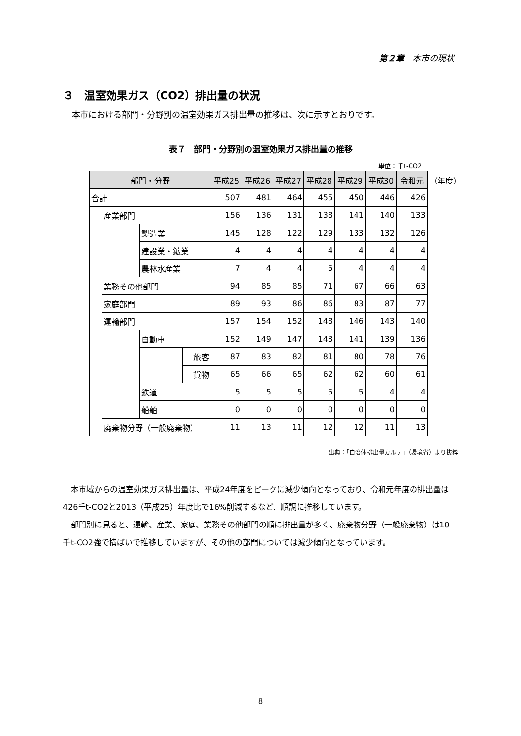第２章　本市の現状
３　温室効果ガス（CO2）排出量の状況
本市における部門・分野別の温室効果ガス排出量の推移は、次に示すとおりです。
表７　部門・分野別の温室効果ガス排出量の推移
単位：千t-CO2
| 部門・分野 | | | | 平成25 | 平成26 | 平成27 | 平成28 | 平成29 | 平成30 | 令和元 | （年度） |
| 合計 | | | | 507 | 481 | 464 | 455 | 450 | 446 | 426 | |
| | 産業部門 | | | 156 | 136 | 131 | 138 | 141 | 140 | 133 | |
| | | 製造業 | | 145 | 128 | 122 | 129 | 133 | 132 | 126 | |
| | | 建設業・鉱業 | | 4 | 4 | 4 | 4 | 4 | 4 | 4 | |
| | | 農林水産業 | | 7 | 4 | 4 | 5 | 4 | 4 | 4 | |
| | 業務その他部門 | | | 94 | 85 | 85 | 71 | 67 | 66 | 63 | |
| | 家庭部門 | | | 89 | 93 | 86 | 86 | 83 | 87 | 77 | |
| | 運輸部門 | | | 157 | 154 | 152 | 148 | 146 | 143 | 140 | |
| | | 自動車 | | 152 | 149 | 147 | 143 | 141 | 139 | 136 | |
| | | | 旅客 | 87 | 83 | 82 | 81 | 80 | 78 | 76 | |
| | | | 貨物 | 65 | 66 | 65 | 62 | 62 | 60 | 61 | |
| | | 鉄道 | | 5 | 5 | 5 | 5 | 5 | 4 | 4 | |
| | | 船舶 | | 0 | 0 | 0 | 0 | 0 | 0 | 0 | |
| | 廃棄物分野（一般廃棄物） | | | 11 | 13 | 11 | 12 | 12 | 11 | 13 | |
出典：「自治体排出量カルテ」（環境省）より抜粋
本市域からの温室効果ガス排出量は、平成24年度をピークに減少傾向となっており、令和元年度の排出量は426千t-CO2と2013（平成25）年度比で16%削減するなど、順調に推移しています。
部門別に見ると、運輸、産業、家庭、業務その他部門の順に排出量が多く、廃棄物分野（一般廃棄物）は10千t-CO2強で横ばいで推移していますが、その他の部門については減少傾向となっています。
8